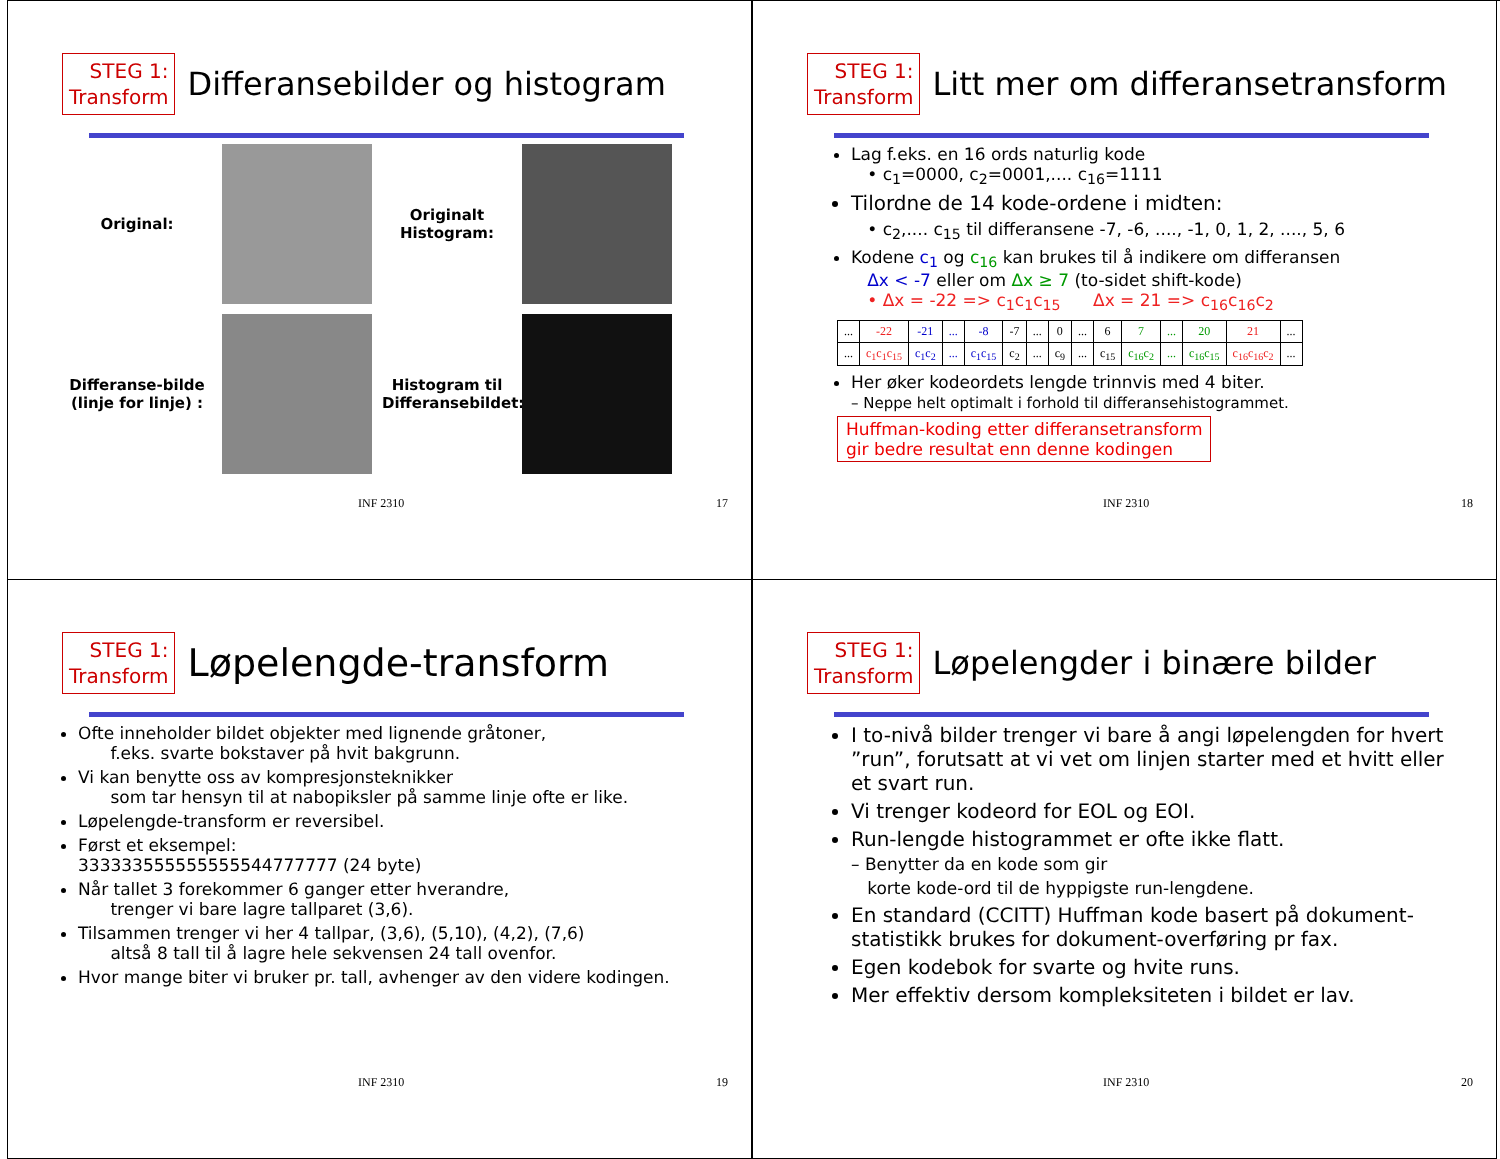STEG 1:
Transform
Differansebilder og histogram
Original:
Originalt Histogram:
Differanse-bilde (linje for linje) :
Histogram til Differansebildet:
INF 2310 17
STEG 1:
Transform
Litt mer om differansetransform
Lag f.eks. en 16 ords naturlig kode
• c<sub>1</sub>=0000, c<sub>2</sub>=0001,.... c<sub>16</sub>=1111
Tilordne de 14 kode-ordene i midten:
• c<sub>2</sub>,.... c<sub>15</sub> til differansene -7, -6, ...., -1, 0, 1, 2, ...., 5, 6
Kodene c<sub>1</sub> og c<sub>16</sub> kan brukes til å indikere om differansen
Δx < -7 eller om Δx ≥ 7 (to-sidet shift-kode)
• Δx = -22 => c<sub>1</sub>c<sub>1</sub>c<sub>15</sub> Δx = 21 => c<sub>16</sub>c<sub>16</sub>c<sub>2</sub>
| ... | -22 | -21 | ... | -8 | -7 | ... | 0 | ... | 6 | 7 | ... | 20 | 21 | ... |
| ... | c<sub>1</sub>c<sub>1</sub>c<sub>15</sub> | c<sub>1</sub>c<sub>2</sub> | ... | c<sub>1</sub>c<sub>15</sub> | c<sub>2</sub> | ... | c<sub>9</sub> | ... | c<sub>15</sub> | c<sub>16</sub>c<sub>2</sub> | ... | c<sub>16</sub>c<sub>15</sub> | c<sub>16</sub>c<sub>16</sub>c<sub>2</sub> | ... |
Her øker kodeordets lengde trinnvis med 4 biter.
– Neppe helt optimalt i forhold til differansehistogrammet.
Huffman-koding etter differansetransform
gir bedre resultat enn denne kodingen
INF 2310 18
STEG 1:
Transform
Løpelengde-transform
Ofte inneholder bildet objekter med lignende gråtoner,
f.eks. svarte bokstaver på hvit bakgrunn.
Vi kan benytte oss av kompresjonsteknikker
som tar hensyn til at nabopiksler på samme linje ofte er like.
Løpelengde-transform er reversibel.
Først et eksempel:
333333555555555544777777 (24 byte)
Når tallet 3 forekommer 6 ganger etter hverandre,
trenger vi bare lagre tallparet (3,6).
Tilsammen trenger vi her 4 tallpar, (3,6), (5,10), (4,2), (7,6)
altså 8 tall til å lagre hele sekvensen 24 tall ovenfor.
Hvor mange biter vi bruker pr. tall, avhenger av den videre kodingen.
INF 2310 19
STEG 1:
Transform
Løpelengder i binære bilder
I to-nivå bilder trenger vi bare å angi løpelengden for hvert ”run”, forutsatt at vi vet om linjen starter med et hvitt eller et svart run.
Vi trenger kodeord for EOL og EOI.
Run-lengde histogrammet er ofte ikke flatt.
– Benytter da en kode som gir
korte kode-ord til de hyppigste run-lengdene.
En standard (CCITT) Huffman kode basert på dokument-statistikk brukes for dokument-overføring pr fax.
Egen kodebok for svarte og hvite runs.
Mer effektiv dersom kompleksiteten i bildet er lav.
INF 2310 20